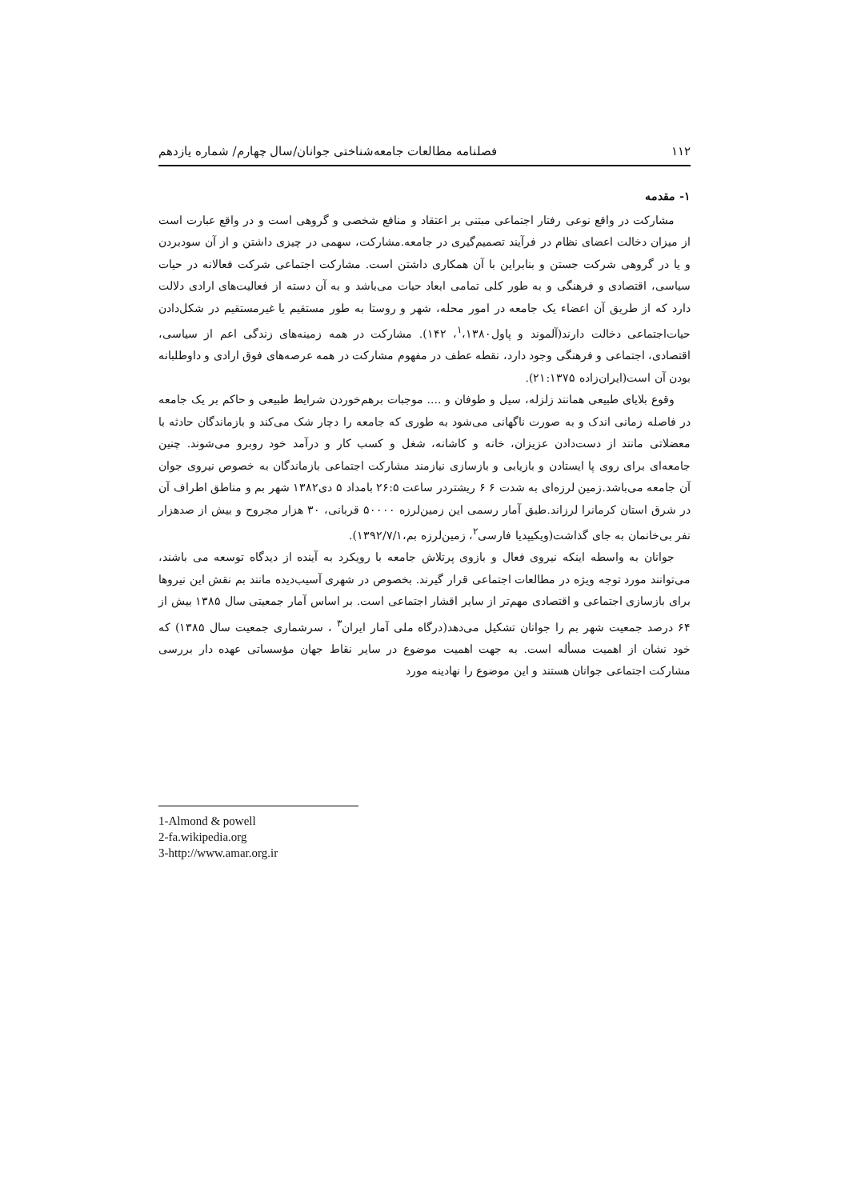۱۱۲ فصلنامه مطالعات جامعه‌شناختی جوانان/سال چهارم/ شماره یازدهم
۱- مقدمه
مشارکت در واقع نوعی رفتار اجتماعی مبتنی بر اعتقاد و منافع شخصی و گروهی است و در واقع عبارت است از میزان دخالت اعضای نظام در فرآیند تصمیم‌گیری در جامعه.مشارکت، سهمی در چیزی داشتن و از آن سودبردن و یا در گروهی شرکت جستن و بنابراین با آن همکاری داشتن است. مشارکت اجتماعی شرکت فعالانه در حیات سیاسی، اقتصادی و فرهنگی و به طور کلی تمامی ابعاد حیات می‌باشد و به آن دسته از فعالیت‌های ارادی دلالت دارد که از طریق آن اعضاء یک جامعه در امور محله، شهر و روستا به طور مستقیم یا غیرمستقیم در شکل‌دادن حیات‌اجتماعی دخالت دارند(آلموند و پاول<sup>۱</sup>،۱۳۸۰، ۱۴۲). مشارکت در همه زمینه‌های زندگی اعم از سیاسی، اقتصادی، اجتماعی و فرهنگی وجود دارد، نقطه عطف در مفهوم مشارکت در همه عرصه‌های فوق ارادی و داوطلبانه بودن آن است(ایران‌زاده ۲۱:۱۳۷۵).
وقوع بلایای طبیعی همانند زلزله، سیل و طوفان و .... موجبات برهم‌خوردن شرایط طبیعی و حاکم بر یک جامعه در فاصله زمانی اندک و به صورت ناگهانی می‌شود به طوری که جامعه را دچار شک می‌کند و بازماندگان حادثه با معضلاتی مانند از دست‌دادن عزیزان، خانه و کاشانه، شغل و کسب کار و درآمد خود روبرو می‌شوند. چنین جامعه‌ای برای روی پا ایستادن و بازیابی و بازسازی نیازمند مشارکت اجتماعی بازماندگان به خصوص نیروی جوان آن جامعه می‌باشد.زمین لرزه‌ای به شدت ۶ ۶ ریشتردر ساعت ۲۶:۵ بامداد ۵ دی۱۳۸۲ شهر بم و مناطق اطراف آن در شرق استان کرمانرا لرزاند.طبق آمار رسمی این زمین‌لرزه ۵۰۰۰۰ قربانی، ۳۰ هزار مجروح و بیش از صدهزار نفر بی‌خانمان به جای گذاشت(ویکیپدیا فارسی<sup>۲</sup>، زمین‌لرزه بم،۱۳۹۲/۷/۱).
جوانان به واسطه اینکه نیروی فعال و بازوی پرتلاش جامعه با رویکرد به آینده از دیدگاه توسعه می باشند، می‌توانند مورد توجه ویژه در مطالعات اجتماعی قرار گیرند. بخصوص در شهری آسیب‌دیده مانند بم نقش این نیروها برای بازسازی اجتماعی و اقتصادی مهم‌تر از سایر اقشار اجتماعی است. بر اساس آمار جمعیتی سال ۱۳۸۵ بیش از ۶۴ درصد جمعیت شهر بم را جوانان تشکیل می‌دهد(درگاه ملی آمار ایران<sup>۳</sup> ، سرشماری جمعیت سال ۱۳۸۵) که خود نشان از اهمیت مسأله است. به جهت اهمیت موضوع در سایر نقاط جهان مؤسساتی عهده دار بررسی مشارکت اجتماعی جوانان هستند و این موضوع را نهادینه مورد
1-Almond & powell
2-fa.wikipedia.org
3-http://www.amar.org.ir